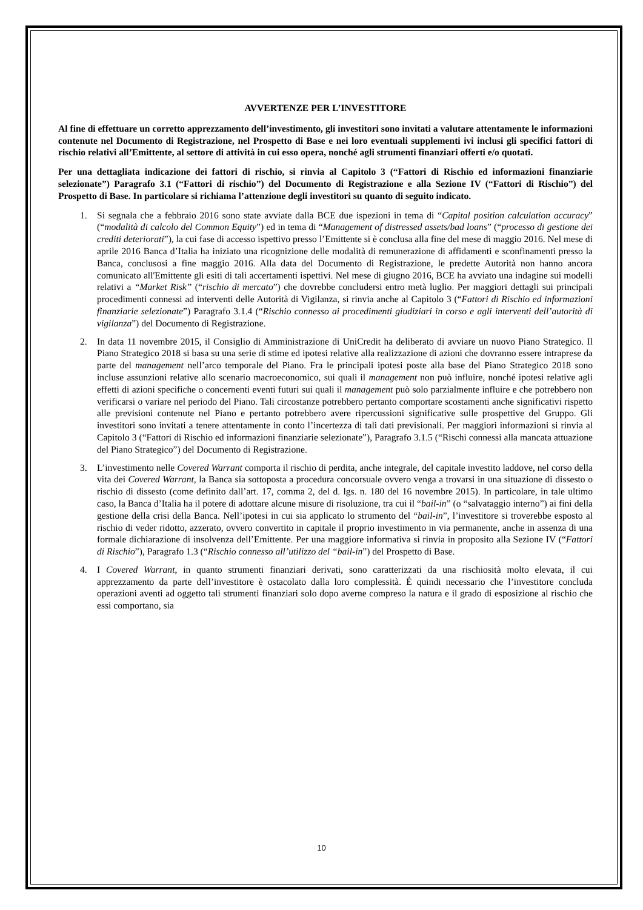AVVERTENZE PER L’INVESTITORE
Al fine di effettuare un corretto apprezzamento dell’investimento, gli investitori sono invitati a valutare attentamente le informazioni contenute nel Documento di Registrazione, nel Prospetto di Base e nei loro eventuali supplementi ivi inclusi gli specifici fattori di rischio relativi all’Emittente, al settore di attività in cui esso opera, nonché agli strumenti finanziari offerti e/o quotati.
Per una dettagliata indicazione dei fattori di rischio, si rinvia al Capitolo 3 (“Fattori di Rischio ed informazioni finanziarie selezionate”) Paragrafo 3.1 (“Fattori di rischio”) del Documento di Registrazione e alla Sezione IV (“Fattori di Rischio”) del Prospetto di Base. In particolare si richiama l’attenzione degli investitori su quanto di seguito indicato.
1. Si segnala che a febbraio 2016 sono state avviate dalla BCE due ispezioni in tema di “Capital position calculation accuracy” (“modalità di calcolo del Common Equity”) ed in tema di “Management of distressed assets/bad loans” (“processo di gestione dei crediti deteriorati”), la cui fase di accesso ispettivo presso l’Emittente si è conclusa alla fine del mese di maggio 2016. Nel mese di aprile 2016 Banca d’Italia ha iniziato una ricognizione delle modalità di remunerazione di affidamenti e sconfinamenti presso la Banca, conclusosi a fine maggio 2016. Alla data del Documento di Registrazione, le predette Autorità non hanno ancora comunicato all'Emittente gli esiti di tali accertamenti ispettivi. Nel mese di giugno 2016, BCE ha avviato una indagine sui modelli relativi a “Market Risk” (“rischio di mercato”) che dovrebbe concludersi entro metà luglio. Per maggiori dettagli sui principali procedimenti connessi ad interventi delle Autorità di Vigilanza, si rinvia anche al Capitolo 3 (“Fattori di Rischio ed informazioni finanziarie selezionate”) Paragrafo 3.1.4 (“Rischio connesso ai procedimenti giudiziari in corso e agli interventi dell’autorità di vigilanza”) del Documento di Registrazione.
2. In data 11 novembre 2015, il Consiglio di Amministrazione di UniCredit ha deliberato di avviare un nuovo Piano Strategico. Il Piano Strategico 2018 si basa su una serie di stime ed ipotesi relative alla realizzazione di azioni che dovranno essere intraprese da parte del management nell’arco temporale del Piano. Fra le principali ipotesi poste alla base del Piano Strategico 2018 sono incluse assunzioni relative allo scenario macroeconomico, sui quali il management non può influire, nonché ipotesi relative agli effetti di azioni specifiche o concernenti eventi futuri sui quali il management può solo parzialmente influire e che potrebbero non verificarsi o variare nel periodo del Piano. Tali circostanze potrebbero pertanto comportare scostamenti anche significativi rispetto alle previsioni contenute nel Piano e pertanto potrebbero avere ripercussioni significative sulle prospettive del Gruppo. Gli investitori sono invitati a tenere attentamente in conto l’incertezza di tali dati previsionali. Per maggiori informazioni si rinvia al Capitolo 3 (“Fattori di Rischio ed informazioni finanziarie selezionate”), Paragrafo 3.1.5 (“Rischi connessi alla mancata attuazione del Piano Strategico”) del Documento di Registrazione.
3. L’investimento nelle Covered Warrant comporta il rischio di perdita, anche integrale, del capitale investito laddove, nel corso della vita dei Covered Warrant, la Banca sia sottoposta a procedura concorsuale ovvero venga a trovarsi in una situazione di dissesto o rischio di dissesto (come definito dall’art. 17, comma 2, del d. lgs. n. 180 del 16 novembre 2015). In particolare, in tale ultimo caso, la Banca d’Italia ha il potere di adottare alcune misure di risoluzione, tra cui il “bail-in” (o “salvataggio interno”) ai fini della gestione della crisi della Banca. Nell’ipotesi in cui sia applicato lo strumento del “bail-in”, l’investitore si troverebbe esposto al rischio di veder ridotto, azzerato, ovvero convertito in capitale il proprio investimento in via permanente, anche in assenza di una formale dichiarazione di insolvenza dell’Emittente. Per una maggiore informativa si rinvia in proposito alla Sezione IV (“Fattori di Rischio”), Paragrafo 1.3 (“Rischio connesso all’utilizzo del “bail-in”) del Prospetto di Base.
4. I Covered Warrant, in quanto strumenti finanziari derivati, sono caratterizzati da una rischiosità molto elevata, il cui apprezzamento da parte dell’investitore è ostacolato dalla loro complessità. É quindi necessario che l’investitore concluda operazioni aventi ad oggetto tali strumenti finanziari solo dopo averne compreso la natura e il grado di esposizione al rischio che essi comportano, sia
10